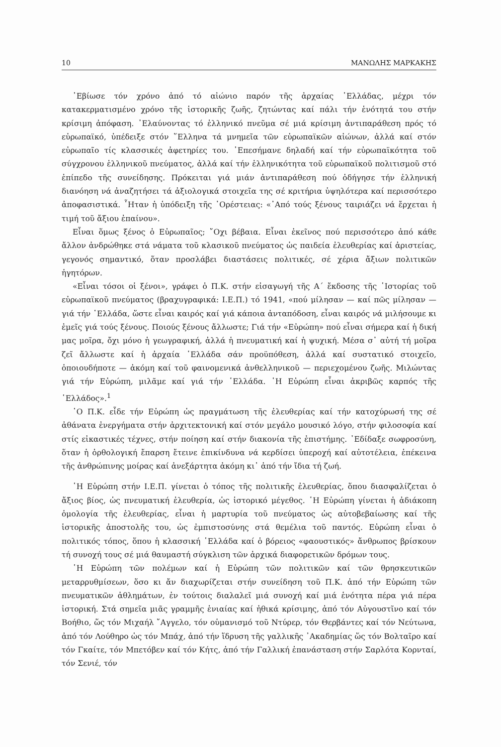10 ΜΑΝΩΛΗΣ ΜΑΡΚΑΚΗΣ
᾿Εβίωσε τόν χρόνο ἀπό τό αἰώνιο παρόν τῆς ἀρχαίας ῾Ελλάδας, μέχρι τόν κατακερματισμένο χρόνο τῆς ἱστορικῆς ζωῆς, ζητώντας καί πάλι τήν ἑνότητά του στήν κρίσιμη ἀπόφαση. ᾿Ελαύνοντας τό ἑλληνικό πνεῦμα σέ μιά κρίσιμη ἀντιπαράθεση πρός τό εὐρωπαϊκό, ὑπέδειξε στόν ῞Ελληνα τά μνημεῖα τῶν εὐρωπαϊκῶν αἰώνων, ἀλλά καί στόν εὐρωπαῖο τίς κλασσικές ἀφετηρίες του. ᾿Επεσήμανε δηλαδή καί τήν εὐρωπαϊκότητα τοῦ σύγχρονου ἑλληνικοῦ πνεύματος, ἀλλά καί τήν ἑλληνικότητα τοῦ εὐρωπαϊκοῦ πολιτισμοῦ στό ἐπίπεδο τῆς συνείδησης. Πρόκειται γιά μιάν ἀντιπαράθεση πού ὁδήγησε τήν ἑλληνική διανόηση νά ἀναζητήσει τά ἀξιολογικά στοιχεῖα της σέ κριτήρια ὑψηλότερα καί περισσότερο ἀποφασιστικά. ῏Ηταν ἡ ὑπόδειξη τῆς ᾿Ορέστειας: «᾿Από τούς ξένους ταιριάζει νά ἔρχεται ἡ τιμή τοῦ ἄξιου ἐπαίνου».
Εἶναι ὅμως ξένος ὁ Εὐρωπαῖος; ῎Οχι βέβαια. Εἶναι ἐκεῖνος πού περισσότερο ἀπό κάθε ἄλλον ἀνδρώθηκε στά νάματα τοῦ κλασικοῦ πνεύματος ὡς παιδεία ἐλευθερίας καί ἀριστείας, γεγονός σημαντικό, ὅταν προσλάβει διαστάσεις πολιτικές, σέ χέρια ἄξιων πολιτικῶν ἡγητόρων.
«Εἶναι τόσοι οἱ ξένοι», γράφει ὁ Π.Κ. στήν εἰσαγωγή τῆς Α΄ ἔκδοσης τῆς ῾Ιστορίας τοῦ εὐρωπαϊκοῦ πνεύματος (βραχυγραφικά: Ι.Ε.Π.) τό 1941, «πού μίλησαν — καί πῶς μίλησαν — γιά τήν ῾Ελλάδα, ὥστε εἶναι καιρός καί γιά κάποια ἀνταπόδοση, εἶναι καιρός νά μιλήσουμε κι ἐμεῖς γιά τούς ξένους. Ποιούς ξένους ἄλλωστε; Γιά τήν «Εὐρώπη» πού εἶναι σήμερα καί ἡ δική μας μοῖρα, ὄχι μόνο ἡ γεωγραφική, ἀλλά ἡ πνευματική καί ἡ ψυχική. Μέσα σ᾿ αὐτή τή μοῖρα ζεῖ ἄλλωστε καί ἡ ἀρχαία ῾Ελλάδα σάν προϋπόθεση, ἀλλά καί συστατικό στοιχεῖο, ὁποιουδήποτε — ἀκόμη καί τοῦ φαινομενικά ἀνθελληνικοῦ — περιεχομένου ζωῆς. Μιλώντας γιά τήν Εὐρώπη, μιλᾶμε καί γιά τήν ῾Ελλάδα. ῾Η Εὐρώπη εἶναι ἀκριβῶς καρπός τῆς ῾Ελλάδος».<sup>1</sup>
῾Ο Π.Κ. εἶδε τήν Εὐρώπη ὡς πραγμάτωση τῆς ἐλευθερίας καί τήν κατοχύρωσή της σέ ἀθάνατα ἐνεργήματα στήν ἀρχιτεκτονική καί στόν μεγάλο μουσικό λόγο, στήν φιλοσοφία καί στίς εἰκαστικές τέχνες, στήν ποίηση καί στήν διακονία τῆς ἐπιστήμης. ᾿Εδίδαξε σωφροσύνη, ὅταν ἡ ὀρθολογική ἔπαρση ἔτεινε ἐπικίνδυνα νά κερδίσει ὑπεροχή καί αὐτοτέλεια, ἐπέκεινα τῆς ἀνθρώπινης μοίρας καί ἀνεξάρτητα ἀκόμη κι᾿ ἀπό τήν ἴδια τή ζωή.
῾Η Εὐρώπη στήν Ι.Ε.Π. γίνεται ὁ τόπος τῆς πολιτικῆς ἐλευθερίας, ὅπου διασφαλίζεται ὁ ἄξιος βίος, ὡς πνευματική ἐλευθερία, ὡς ἱστορικό μέγεθος. ῾Η Εὐρώπη γίνεται ἡ ἀδιάκοπη ὁμολογία τῆς ἐλευθερίας, εἶναι ἡ μαρτυρία τοῦ πνεύματος ὡς αὐτοβεβαίωσης καί τῆς ἱστορικῆς ἀποστολῆς του, ὡς ἐμπιστοσύνης στά θεμέλια τοῦ παντός. Εὐρώπη εἶναι ὁ πολιτικός τόπος, ὅπου ἡ κλασσική ῾Ελλάδα καί ὁ βόρειος «φαουστικός» ἄνθρωπος βρίσκουν τή συνοχή τους σέ μιά θαυμαστή σύγκλιση τῶν ἀρχικά διαφορετικῶν δρόμων τους.
῾Η Εὐρώπη τῶν πολέμων καί ἡ Εὐρώπη τῶν πολιτικῶν καί τῶν θρησκευτικῶν μεταρρυθμίσεων, ὅσο κι ἄν διαχωρίζεται στήν συνείδηση τοῦ Π.Κ. ἀπό τήν Εὐρώπη τῶν πνευματικῶν ἀθλημάτων, ἐν τούτοις διαλαλεῖ μιά συνοχή καί μιά ἑνότητα πέρα γιά πέρα ἱστορική. Στά σημεῖα μιᾶς γραμμῆς ἑνιαίας καί ἠθικά κρίσιμης, ἀπό τόν Αὐγουστῖνο καί τόν Βοήθιο, ὥς τόν Μιχαήλ ῎Αγγελο, τόν οὑμανισμό τοῦ Ντύρερ, τόν Θερβάντες καί τόν Νεύτωνα, ἀπό τόν Λούθηρο ὡς τόν Μπάχ, ἀπό τήν ἵδρυση τῆς γαλλικῆς ᾿Ακαδημίας ὥς τόν Βολταῖρο καί τόν Γκαίτε, τόν Μπετόβεν καί τόν Κήτς, ἀπό τήν Γαλλική ἐπανάσταση στήν Σαρλότα Κορνταί, τόν Σενιέ, τόν